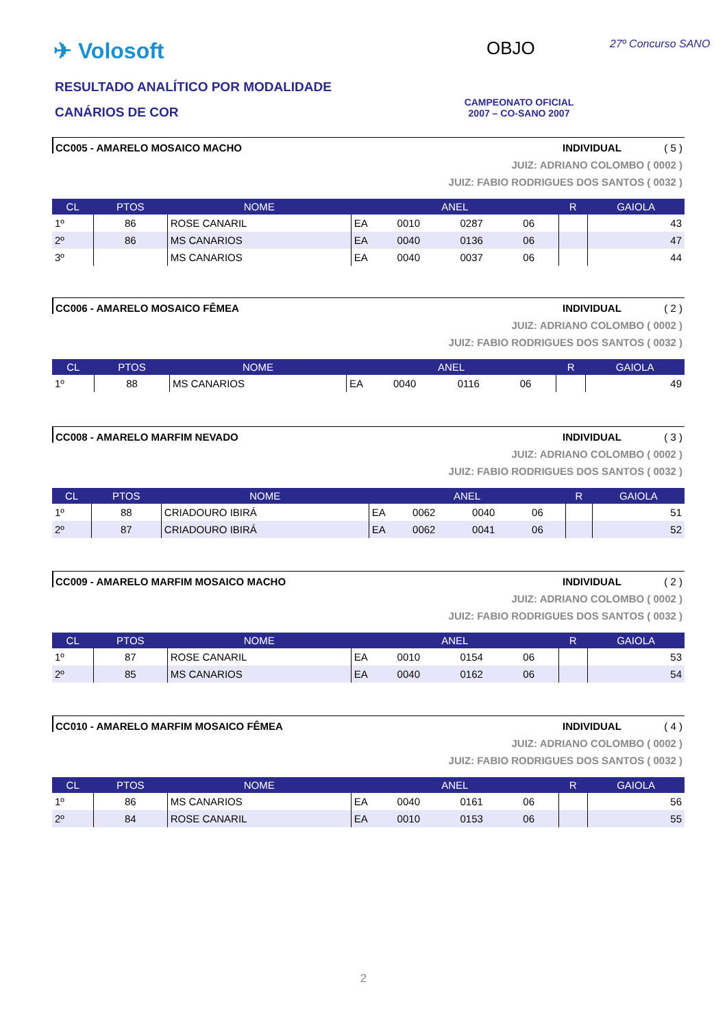✈ Volosoft OBJO 27º Concurso SANO
RESULTADO ANALÍTICO POR MODALIDADE
CANÁRIOS DE COR
CAMPEONATO OFICIAL
2007 – CO-SANO 2007
CC005 - AMARELO MOSAICO MACHO INDIVIDUAL ( 5 )
JUIZ: ADRIANO COLOMBO ( 0002 )
JUIZ: FABIO RODRIGUES DOS SANTOS ( 0032 )
| CL | PTOS | NOME | ANEL | | | | R | GAIOLA |
| --- | --- | --- | --- | --- | --- | --- | --- | --- |
| 1º | 86 | ROSE CANARIL | EA | 0010 | 0287 | 06 | | 43 |
| 2º | 86 | MS CANARIOS | EA | 0040 | 0136 | 06 | | 47 |
| 3º | | MS CANARIOS | EA | 0040 | 0037 | 06 | | 44 |
CC006 - AMARELO MOSAICO FÊMEA INDIVIDUAL ( 2 )
JUIZ: ADRIANO COLOMBO ( 0002 )
JUIZ: FABIO RODRIGUES DOS SANTOS ( 0032 )
| CL | PTOS | NOME | ANEL | | | | R | GAIOLA |
| --- | --- | --- | --- | --- | --- | --- | --- | --- |
| 1º | 88 | MS CANARIOS | EA | 0040 | 0116 | 06 | | 49 |
CC008 - AMARELO MARFIM NEVADO INDIVIDUAL ( 3 )
JUIZ: ADRIANO COLOMBO ( 0002 )
JUIZ: FABIO RODRIGUES DOS SANTOS ( 0032 )
| CL | PTOS | NOME | ANEL | | | | R | GAIOLA |
| --- | --- | --- | --- | --- | --- | --- | --- | --- |
| 1º | 88 | CRIADOURO IBIRÁ | EA | 0062 | 0040 | 06 | | 51 |
| 2º | 87 | CRIADOURO IBIRÁ | EA | 0062 | 0041 | 06 | | 52 |
CC009 - AMARELO MARFIM MOSAICO MACHO INDIVIDUAL ( 2 )
JUIZ: ADRIANO COLOMBO ( 0002 )
JUIZ: FABIO RODRIGUES DOS SANTOS ( 0032 )
| CL | PTOS | NOME | ANEL | | | | R | GAIOLA |
| --- | --- | --- | --- | --- | --- | --- | --- | --- |
| 1º | 87 | ROSE CANARIL | EA | 0010 | 0154 | 06 | | 53 |
| 2º | 85 | MS CANARIOS | EA | 0040 | 0162 | 06 | | 54 |
CC010 - AMARELO MARFIM MOSAICO FÊMEA INDIVIDUAL ( 4 )
JUIZ: ADRIANO COLOMBO ( 0002 )
JUIZ: FABIO RODRIGUES DOS SANTOS ( 0032 )
| CL | PTOS | NOME | ANEL | | | | R | GAIOLA |
| --- | --- | --- | --- | --- | --- | --- | --- | --- |
| 1º | 86 | MS CANARIOS | EA | 0040 | 0161 | 06 | | 56 |
| 2º | 84 | ROSE CANARIL | EA | 0010 | 0153 | 06 | | 55 |
2